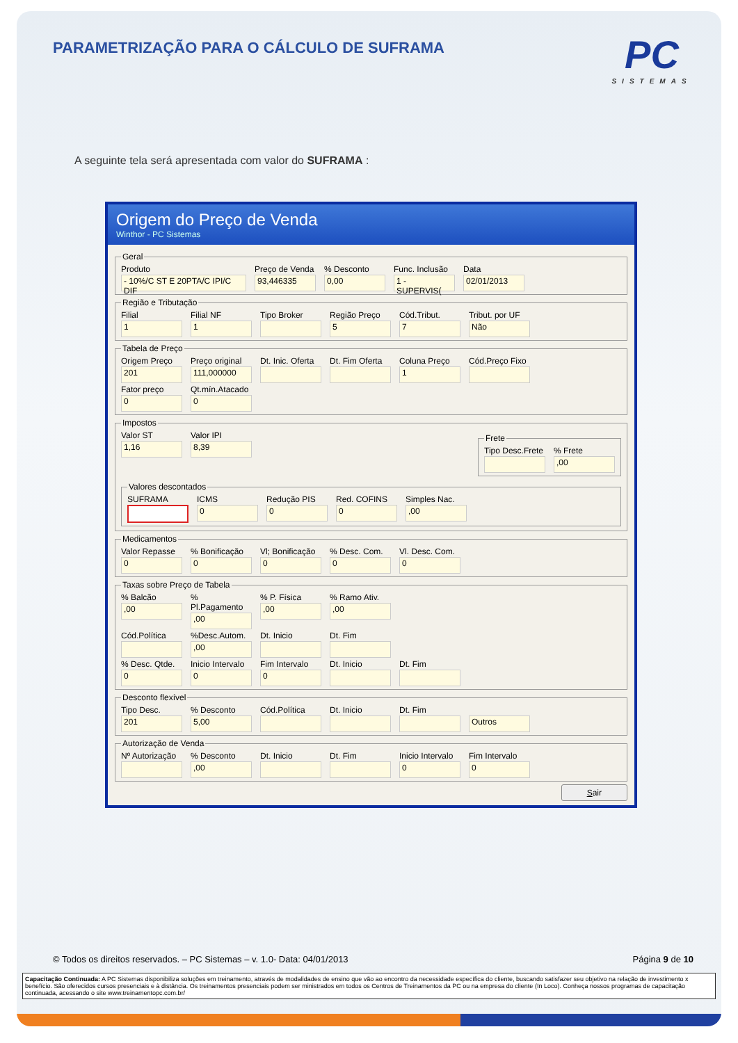PARAMETRIZAÇÃO PARA O CÁLCULO DE SUFRAMA
PC
SISTEMAS
A seguinte tela será apresentada com valor do SUFRAMA :
Origem do Preço de Venda
Winthor - PC Sistemas
Geral
Produto
- 10%/C ST E 20PTA/C IPI/C DIF
Preço de Venda
93,446335
% Desconto
0,00
Func. Inclusão
1 - SUPERVIS(
Data
02/01/2013
Região e Tributação
Filial
1
Filial NF
1
Tipo Broker Região Preço
5
Cód.Tribut.
7
Tribut. por UF
Não
Tabela de Preço
Origem Preço
201
Preço original
111,000000
Dt. Inic. Oferta
Dt. Fim Oferta
Coluna Preço
1
Cód.Preço Fixo
Fator preço
0
Qt.mín.Atacado
0
Impostos
Valor ST
1,16
Valor IPI
8,39
Frete
Tipo Desc.Frete
% Frete
,00
Valores descontados
SUFRAMA ICMS
0
Redução PIS
0
Red. COFINS
0
Simples Nac.
,00
Medicamentos
Valor Repasse
0
% Bonificação
0
Vl; Bonificação
0
% Desc. Com.
0
Vl. Desc. Com.
0
Taxas sobre Preço de Tabela
% Balcão
,00
% Pl.Pagamento
,00
% P. Física
,00
% Ramo Ativ.
,00
Cód.Política %Desc.Autom.
,00
Dt. Inicio Dt. Fim
% Desc. Qtde.
0
Inicio Intervalo
0
Fim Intervalo
0
Dt. Inicio Dt. Fim
Desconto flexível
Tipo Desc.
201
% Desconto
5,00
Cód.Política Dt. Inicio Dt. Fim
Outros
Autorização de Venda
Nº Autorização
% Desconto
,00
Dt. Inicio Dt. Fim Inicio Intervalo
0
Fim Intervalo
0
Sair
© Todos os direitos reservados. – PC Sistemas – v. 1.0- Data: 04/01/2013 Página 9 de 10
Capacitação Continuada: A PC Sistemas disponibiliza soluções em treinamento, através de modalidades de ensino que vão ao encontro da necessidade específica do cliente, buscando satisfazer seu objetivo na relação de investimento x benefício. São oferecidos cursos presenciais e à distância. Os treinamentos presenciais podem ser ministrados em todos os Centros de Treinamentos da PC ou na empresa do cliente (In Loco). Conheça nossos programas de capacitação continuada, acessando o site www.treinamentopc.com.br/